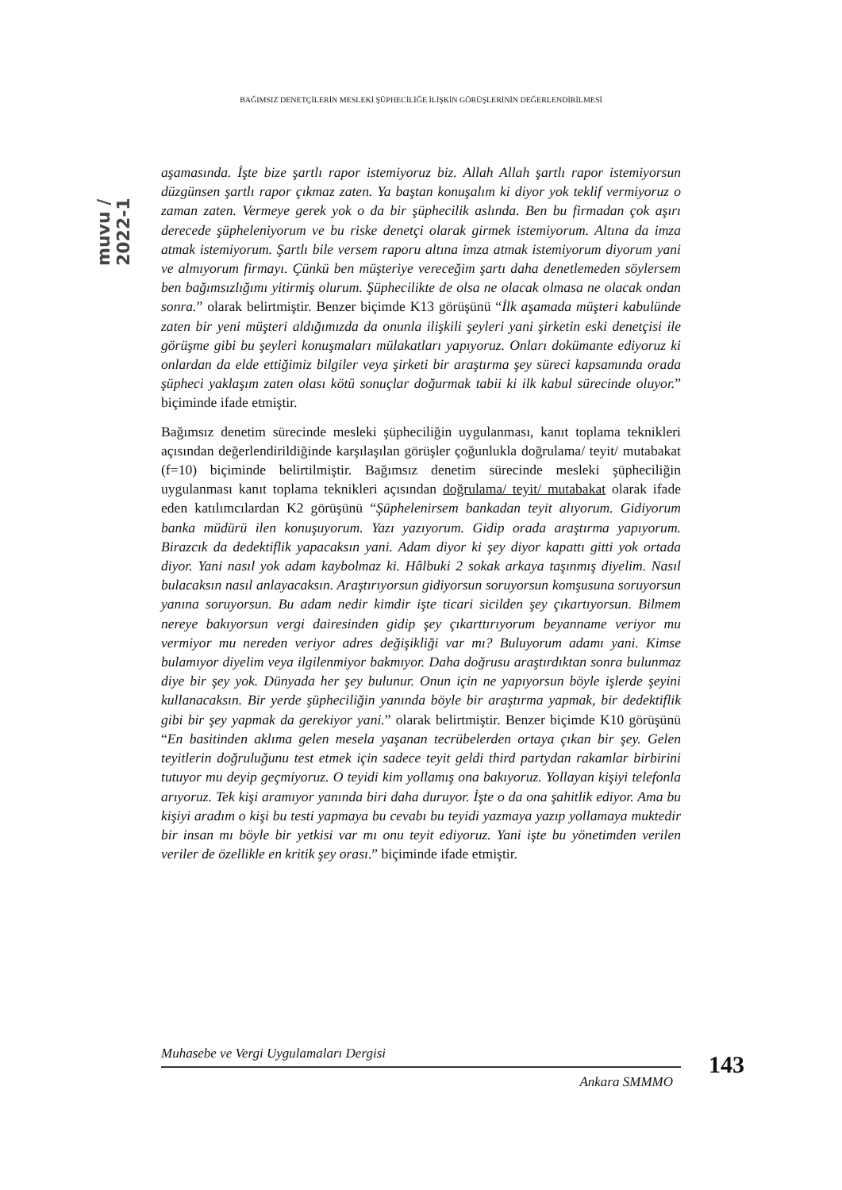BAĞIMSIZ DENETÇİLERİN MESLEKİ ŞÜPHECİLİĞE İLİŞKİN GÖRÜŞLERİNİN DEĞERLENDİRİLMESİ
muvu / 2022-1
aşamasında. İşte bize şartlı rapor istemiyoruz biz. Allah Allah şartlı rapor istemiyorsun düzgünsen şartlı rapor çıkmaz zaten. Ya baştan konuşalım ki diyor yok teklif vermiyoruz o zaman zaten. Vermeye gerek yok o da bir şüphecilik aslında. Ben bu firmadan çok aşırı derecede şüpheleniyorum ve bu riske denetçi olarak girmek istemiyorum. Altına da imza atmak istemiyorum. Şartlı bile versem raporu altına imza atmak istemiyorum diyorum yani ve almıyorum firmayı. Çünkü ben müşteriye vereceğim şartı daha denetlemeden söylersem ben bağımsızlığımı yitirmiş olurum. Şüphecilikte de olsa ne olacak olmasa ne olacak ondan sonra.” olarak belirtmiştir. Benzer biçimde K13 görüşünü “İlk aşamada müşteri kabulünde zaten bir yeni müşteri aldığımızda da onunla ilişkili şeyleri yani şirketin eski denetçisi ile görüşme gibi bu şeyleri konuşmaları mülakatları yapıyoruz. Onları dokümante ediyoruz ki onlardan da elde ettiğimiz bilgiler veya şirketi bir araştırma şey süreci kapsamında orada şüpheci yaklaşım zaten olası kötü sonuçlar doğurmak tabii ki ilk kabul sürecinde oluyor.” biçiminde ifade etmiştir.
Bağımsız denetim sürecinde mesleki şüpheciliğin uygulanması, kanıt toplama teknikleri açısından değerlendirildiğinde karşılaşılan görüşler çoğunlukla doğrulama/ teyit/ mutabakat (f=10) biçiminde belirtilmiştir. Bağımsız denetim sürecinde mesleki şüpheciliğin uygulanması kanıt toplama teknikleri açısından doğrulama/ teyit/ mutabakat olarak ifade eden katılımcılardan K2 görüşünü “Şüphelenirsem bankadan teyit alıyorum. Gidiyorum banka müdürü ilen konuşuyorum. Yazı yazıyorum. Gidip orada araştırma yapıyorum. Birazcık da dedektiflik yapacaksın yani. Adam diyor ki şey diyor kapattı gitti yok ortada diyor. Yani nasıl yok adam kaybolmaz ki. Hâlbuki 2 sokak arkaya taşınmış diyelim. Nasıl bulacaksın nasıl anlayacaksın. Araştırıyorsun gidiyorsun soruyorsun komşusuna soruyorsun yanına soruyorsun. Bu adam nedir kimdir işte ticari sicilden şey çıkartıyorsun. Bilmem nereye bakıyorsun vergi dairesinden gidip şey çıkarttırıyorum beyanname veriyor mu vermiyor mu nereden veriyor adres değişikliği var mı? Buluyorum adamı yani. Kimse bulamıyor diyelim veya ilgilenmiyor bakmıyor. Daha doğrusu araştırdıktan sonra bulunmaz diye bir şey yok. Dünyada her şey bulunur. Onun için ne yapıyorsun böyle işlerde şeyini kullanacaksın. Bir yerde şüpheciliğin yanında böyle bir araştırma yapmak, bir dedektiflik gibi bir şey yapmak da gerekiyor yani.” olarak belirtmiştir. Benzer biçimde K10 görüşünü “En basitinden aklıma gelen mesela yaşanan tecrübelerden ortaya çıkan bir şey. Gelen teyitlerin doğruluğunu test etmek için sadece teyit geldi third partydan rakamlar birbirini tutuyor mu deyip geçmiyoruz. O teyidi kim yollamış ona bakıyoruz. Yollayan kişiyi telefonla arıyoruz. Tek kişi aramıyor yanında biri daha duruyor. İşte o da ona şahitlik ediyor. Ama bu kişiyi aradım o kişi bu testi yapmaya bu cevabı bu teyidi yazmaya yazıp yollamaya muktedir bir insan mı böyle bir yetkisi var mı onu teyit ediyoruz. Yani işte bu yönetimden verilen veriler de özellikle en kritik şey orası.” biçiminde ifade etmiştir.
Muhasebe ve Vergi Uygulamaları Dergisi
Ankara SMMMO
143